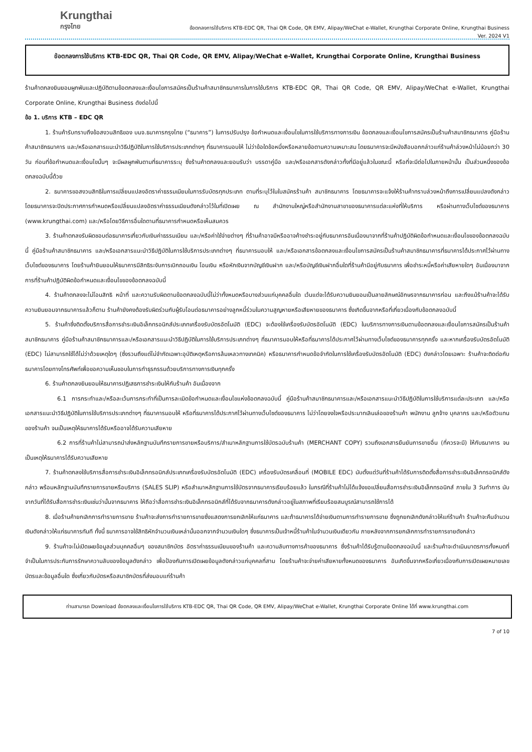Krungthai
กรุงไทย
ข้อตกลงการใช้บริการ KTB-EDC QR, Thai QR Code, QR EMV, Alipay/WeChat e-Wallet, Krungthai Corporate Online, Krungthai Business
Ver. 2024 V1
ข้อตกลงการใช้บริการ KTB-EDC QR, Thai QR Code, QR EMV, Alipay/WeChat e-Wallet, Krungthai Corporate Online, Krungthai Business
ร้านค้าตกลงยินยอมผูกพันและปฏิบัติตามข้อตกลงและเงื่อนไขการสมัครเป็นร้านค้าสมาชิกธนาคารในการใช้บริการ KTB-EDC QR, Thai QR Code, QR EMV, Alipay/WeChat e-Wallet, Krungthai Corporate Online, Krungthai Business ดังต่อไปนี้
ข้อ 1. บริการ KTB – EDC QR
1. ร้านค้ารับทราบถึงข้อสงวนสิทธิของ บมจ.ธนาคารกรุงไทย (“ธนาคาร”) ในการปรับปรุง ข้อกำหนดและเงื่อนไขในการใช้บริการทางการเงิน ข้อตกลงและเงื่อนไขการสมัครเป็นร้านค้าสมาชิกธนาคาร คู่มือร้านค้าสมาชิกธนาคาร และ/หรือเอกสารแนะนำวิธีปฏิบัติในการใช้บริการประเภทต่างๆ ที่ธนาคารมอบให้ ไม่ว่าข้อใดข้อหนึ่งหรือหลายข้อตามความเหมาะสม โดยธนาคารจะมีหนังสือบอกกล่าวแก่ร้านค้าล่วงหน้าไม่น้อยกว่า 30 วัน ก่อนที่ข้อกำหนดและเงื่อนไขนั้นๆ จะมีผลผูกพันตามที่ธนาคารระบุ ซึ่งร้านค้าตกลงและยอมรับว่า บรรดาคู่มือ และ/หรือเอกสารดังกล่าวทั้งที่มีอยู่แล้วในขณะนี้ หรือที่จะมีต่อไปในภายหน้านั้น เป็นส่วนหนึ่งของข้อตกลงฉบับนี้ด้วย
2. ธนาคารขอสงวนสิทธิในการเปลี่ยนแปลงอัตราค่าธรรมเนียมในการรับบัตรทุกประเภท ตามที่ระบุไว้ในใบสมัครร้านค้า สมาชิกธนาคาร โดยธนาคารจะแจ้งให้ร้านค้าทราบล่วงหน้าถึงการเปลี่ยนแปลงดังกล่าว โดยธนาคารจะปิดประกาศการกำหนดหรือเปลี่ยนแปลงอัตราค่าธรรมเนียมดังกล่าวไว้ในที่เปิดเผย ณ สำนักงานใหญ่หรือสำนักงานสาขาของธนาคารแต่ละแห่งที่ให้บริการ หรือผ่านทางเว็บไซต์ของธนาคาร (www.krungthai.com) และ/หรือโดยวิธีการอื่นใดตามที่ธนาคารกำหนดหรือเห็นสมควร
3. ร้านค้าตกลงรับผิดชอบต่อธนาคารเกี่ยวกับเงินค่าธรรมเนียม และ/หรือค่าใช้จ่ายต่างๆ ที่ร้านค้าอาจมีหรืออาจค้างชำระอยู่กับธนาคารอันเนื่องมาจากที่ร้านค้าปฏิบัติผิดข้อกำหนดและเงื่อนไขของข้อตกลงฉบับนี้ คู่มือร้านค้าสมาชิกธนาคาร และ/หรือเอกสารแนะนำวิธีปฏิบัติในการใช้บริการประเภทต่างๆ ที่ธนาคารมอบให้ และ/หรือเอกสารข้อตกลงและเงื่อนไขการสมัครเป็นร้านค้าสมาชิกธนาคารที่ธนาคารได้ประกาศไว้ผ่านทางเว็บไซต์ของธนาคาร โดยร้านค้ายินยอมให้ธนาคารมีสิทธิระงับการเบิกถอนเงิน โอนเงิน หรือหักเงินจากบัญชีเงินฝาก และ/หรือบัญชีเงินฝากอื่นใดที่ร้านค้ามีอยู่กับธนาคาร เพื่อชำระหนี้หรือค่าเสียหายใดๆ อันเนื่องมาจากการที่ร้านค้าปฏิบัติผิดข้อกำหนดและเงื่อนไขของข้อตกลงฉบับนี้
4. ร้านค้าตกลงจะไม่โอนสิทธิ หน้าที่ และความรับผิดตามข้อตกลงฉบับนี้ไม่ว่าทั้งหมดหรือบางส่วนแก่บุคคลอื่นใด เว้นแต่จะได้รับความยินยอมเป็นลายลักษณ์อักษรจากธนาคารก่อน และถึงแม้ร้านค้าจะได้รับความยินยอมจากธนาคารแล้วก็ตาม ร้านค้ายังคงต้องรับผิดร่วมกับผู้รับโอนต่อธนาคารอย่างลูกหนี้ร่วมในความสูญหายหรือเสียหายของธนาคาร ซึ่งเกิดขึ้นจากหรือที่เกี่ยวเนื่องกับข้อตกลงฉบับนี้
5. ร้านค้าซึ่งติดตั้งบริการสื่อการชำระเงินอิเล็กทรอนิกส์ประเภทเครื่องรับบัตรอัตโนมัติ (EDC) จะต้องใช้เครื่องรับบัตรอัตโนมัติ (EDC) ในบริการทางการเงินตามข้อตกลงและเงื่อนไขการสมัครเป็นร้านค้าสมาชิกธนาคาร คู่มือร้านค้าสมาชิกธนาคารและ/หรือเอกสารแนะนำวิธีปฏิบัติในการใช้บริการประเภทต่างๆ ที่ธนาคารมอบให้หรือที่ธนาคารได้ประกาศไว้ผ่านทางเว็บไซต์ของธนาคารทุกครั้ง และหากเครื่องรับบัตรอัตโนมัติ (EDC) ไม่สามารถใช้ได้ไม่ว่าด้วยเหตุใดๆ (ซึ่งรวมถึงแต่ไม่จำกัดเฉพาะอุบัติเหตุหรือการล้มเหลวทางเทคนิค) หรือธนาคารกำหนดข้อจำกัดในการใช้เครื่องรับบัตรอัตโนมัติ (EDC) ดังกล่าวโดยเฉพาะ ร้านค้าจะติดต่อกับธนาคารโดยทางโทรศัพท์เพื่อขอความเห็นชอบในการทำธุรกรรมด้วยบริการทางการเงินทุกครั้ง
6. ร้านค้าตกลงยินยอมให้ธนาคารปฏิเสธการชำระเงินให้กับร้านค้า อันเนื่องจาก
6.1 การกระทำและ/หรือละเว้นการกระทำที่เป็นการละเมิดข้อกำหนดและเงื่อนไขแห่งข้อตกลงฉบับนี้ คู่มือร้านค้าสมาชิกธนาคารและ/หรือเอกสารแนะนำวิธีปฏิบัติในการใช้บริการแต่ละประเภท และ/หรือเอกสารแนะนำวิธีปฏิบัติในการใช้บริการประเภทต่างๆ ที่ธนาคารมอบให้ หรือที่ธนาคารได้ประกาศไว้ผ่านทางเว็บไซต์ของธนาคาร ไม่ว่าโดยจงใจหรือประมาทเลินเล่อของร้านค้า พนักงาน ลูกจ้าง บุคลากร และ/หรือตัวแทนของร้านค้า จนเป็นเหตุให้ธนาคารได้รับหรืออาจได้รับความเสียหาย
6.2 การที่ร้านค้าไม่สามารถนำส่งหลักฐานบันทึกรายการขายหรือบริการ/สำเนาหลักฐานการใช้บัตรฉบับร้านค้า (MERCHANT COPY) รวมถึงเอกสารยืนยันการขายอื่น (ที่ควรจะมี) ให้กับธนาคาร จนเป็นเหตุให้ธนาคารได้รับความเสียหาย
7. ร้านค้าตกลงใช้บริการสื่อการชำระเงินอิเล็กทรอนิกส์ประเภทเครื่องรับบัตรอัตโนมัติ (EDC) เครื่องรับบัตรเคลื่อนที่ (MOBILE EDC) นับตั้งแต่วันที่ร้านค้าได้รับการติดตั้งสื่อการชำระเงินอิเล็กทรอนิกส์ดังกล่าว พร้อมหลักฐานบันทึกรายการขายหรือบริการ (SALES SLIP) หรือสำเนาหลักฐานการใช้บัตรจากธนาคารเรียบร้อยแล้ว ในกรณีที่ร้านค้าไม่ได้แจ้งขอเปลี่ยนสื่อการชำระเงินอิเล็กทรอนิกส์ ภายใน 3 วันทำการ นับจากวันที่ได้รับสื่อการชำระเงินเช่นว่านั้นจากธนาคาร ให้ถือว่าสื่อการชำระเงินอิเล็กทรอนิกส์ที่ได้รับจากธนาคารดังกล่าวอยู่ในสภาพที่เรียบร้อยสมบูรณ์สามารถใช้การได้
8. เมื่อร้านค้ายกเลิกการทำรายการขาย ร้านค้าจะส่งการทำรายการขายซึ่งแสดงการยกเลิกให้แก่ธนาคาร และถ้าธนาคารได้จ่ายเงินตามการทำรายการขาย ซึ่งถูกยกเลิกดังกล่าวให้แก่ร้านค้า ร้านค้าจะคืนจำนวนเงินดังกล่าวให้แก่ธนาคารทันที ทั้งนี้ ธนาคารอาจใช้สิทธิหักจำนวนเงินเหล่านั้นออกจากจำนวนเงินใดๆ ซึ่งธนาคารเป็นเจ้าหนี้ร้านค้าในจำนวนเงินเดียวกัน ภายหลังจากการยกเลิกการทำรายการขายดังกล่าว
9. ร้านค้าจะไม่เปิดเผยข้อมูลส่วนบุคคลอื่นๆ ของสมาชิกบัตร อัตราค่าธรรมเนียมของร้านค้า และความลับทางการค้าของธนาคาร ซึ่งร้านค้าได้รับรู้ตามข้อตกลงฉบับนี้ และร้านค้าจะดำเนินมาตรการทั้งหมดที่จำเป็นในการประกันการรักษาความลับของข้อมูลดังกล่าว เพื่อป้องกันการเปิดเผยข้อมูลดังกล่าวแก่บุคคลที่สาม โดยร้านค้าจะจ่ายค่าเสียหายทั้งหมดของธนาคาร อันเกิดขึ้นจากหรือเกี่ยวเนื่องกับการเปิดเผยหมายเลขบัตรและข้อมูลอื่นใด ซึ่งเกี่ยวกับบัตรหรือสมาชิกบัตรที่ส่งมอบแก่ร้านค้า
ท่านสามารถ Download ข้อตกลงและเงื่อนไขการใช้บริการ KTB-EDC QR, Thai QR Code, QR EMV, Alipay/WeChat e-Wallet, Krungthai Corporate Online ได้ที่ www.krungthai.com
7 of 10